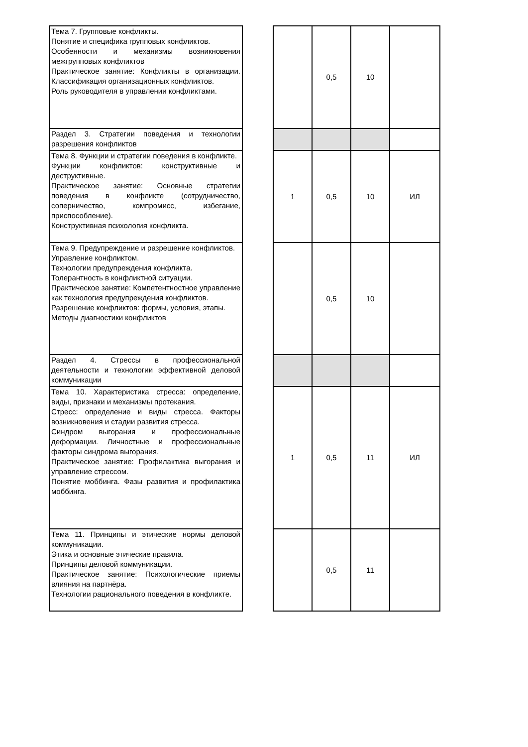| Тема 7. Групповые конфликты. Понятие и специфика групповых конфликтов. Особенности и механизмы возникновения межгрупповых конфликтов Практическое занятие: Конфликты в организации. Классификация организационных конфликтов. Роль руководителя в управлении конфликтами. | | | 0,5 | 10 | |
| Раздел 3. Стратегии поведения и технологии разрешения конфликтов | | | | | |
| Тема 8. Функции и стратегии поведения в конфликте. Функции конфликтов: конструктивные и деструктивные. Практическое занятие: Основные стратегии поведения в конфликте (сотрудничество, соперничество, компромисс, избегание, приспособление). Конструктивная психология конфликта. | | 1 | 0,5 | 10 | ИЛ |
| Тема 9. Предупреждение и разрешение конфликтов. Управление конфликтом. Технологии предупреждения конфликта. Толерантность в конфликтной ситуации. Практическое занятие: Компетентностное управление как технология предупреждения конфликтов. Разрешение конфликтов: формы, условия, этапы. Методы диагностики конфликтов | | | 0,5 | 10 | |
| Раздел 4. Стрессы в профессиональной деятельности и технологии эффективной деловой коммуникации | | | | | |
| Тема 10. Характеристика стресса: определение, виды, признаки и механизмы протекания. Стресс: определение и виды стресса. Факторы возникновения и стадии развития стресса. Синдром выгорания и профессиональные деформации. Личностные и профессиональные факторы синдрома выгорания. Практическое занятие: Профилактика выгорания и управление стрессом. Понятие моббинга. Фазы развития и профилактика моббинга. | | 1 | 0,5 | 11 | ИЛ |
| Тема 11. Принципы и этические нормы деловой коммуникации. Этика и основные этические правила. Принципы деловой коммуникации. Практическое занятие: Психологические приемы влияния на партнёра. Технологии рационального поведения в конфликте. | | | 0,5 | 11 | |